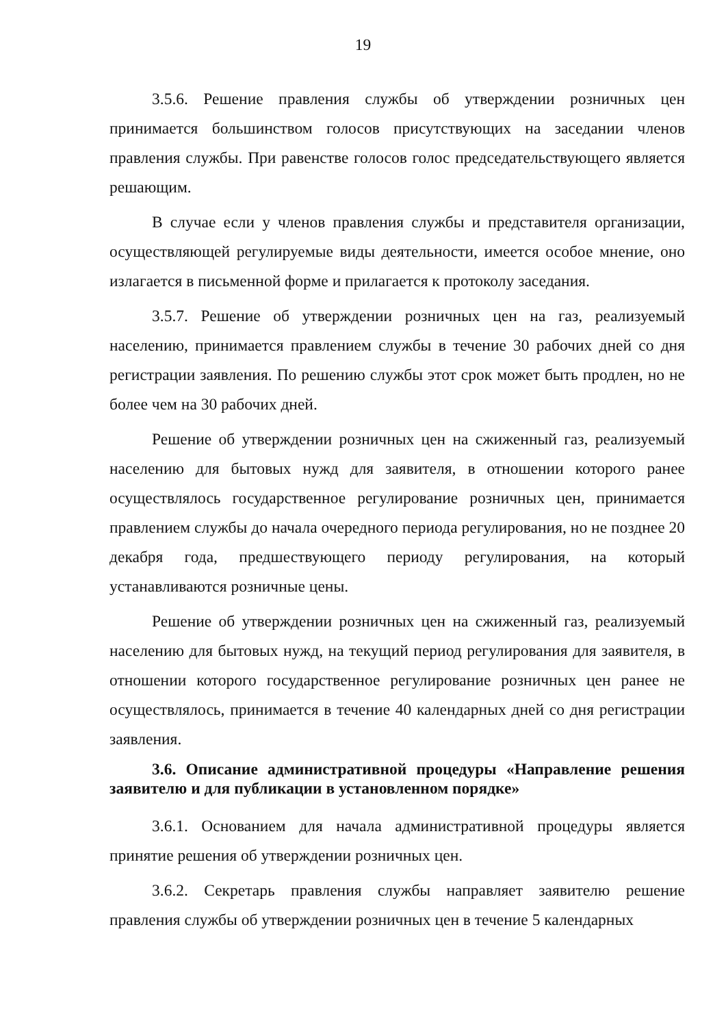19
3.5.6. Решение правления службы об утверждении розничных цен принимается большинством голосов присутствующих на заседании членов правления службы. При равенстве голосов голос председательствующего является решающим.
В случае если у членов правления службы и представителя организации, осуществляющей регулируемые виды деятельности, имеется особое мнение, оно излагается в письменной форме и прилагается к протоколу заседания.
3.5.7. Решение об утверждении розничных цен на газ, реализуемый населению, принимается правлением службы в течение 30 рабочих дней со дня регистрации заявления. По решению службы этот срок может быть продлен, но не более чем на 30 рабочих дней.
Решение об утверждении розничных цен на сжиженный газ, реализуемый населению для бытовых нужд для заявителя, в отношении которого ранее осуществлялось государственное регулирование розничных цен, принимается правлением службы до начала очередного периода регулирования, но не позднее 20 декабря года, предшествующего периоду регулирования, на который устанавливаются розничные цены.
Решение об утверждении розничных цен на сжиженный газ, реализуемый населению для бытовых нужд, на текущий период регулирования для заявителя, в отношении которого государственное регулирование розничных цен ранее не осуществлялось, принимается в течение 40 календарных дней со дня регистрации заявления.
3.6. Описание административной процедуры «Направление решения заявителю и для публикации в установленном порядке»
3.6.1. Основанием для начала административной процедуры является принятие решения об утверждении розничных цен.
3.6.2. Секретарь правления службы направляет заявителю решение правления службы об утверждении розничных цен в течение 5 календарных